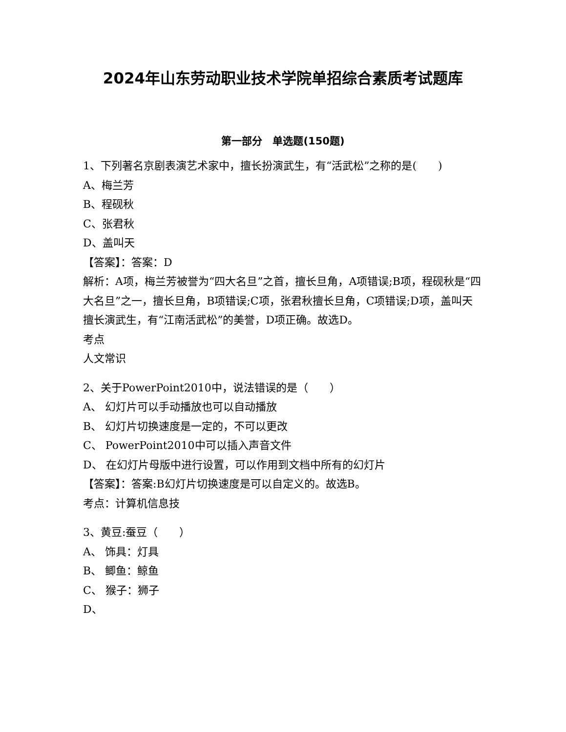2024年山东劳动职业技术学院单招综合素质考试题库
第一部分　单选题(150题)
1、下列著名京剧表演艺术家中，擅长扮演武生，有“活武松”之称的是(　　)
A、梅兰芳
B、程砚秋
C、张君秋
D、盖叫天
【答案】：答案：D
解析：A项，梅兰芳被誉为“四大名旦”之首，擅长旦角，A项错误;B项，程砚秋是“四大名旦”之一，擅长旦角，B项错误;C项，张君秋擅长旦角，C项错误;D项，盖叫天擅长演武生，有“江南活武松”的美誉，D项正确。故选D。
考点
人文常识
2、关于PowerPoint2010中，说法错误的是（　　）
A、 幻灯片可以手动播放也可以自动播放
B、 幻灯片切换速度是一定的，不可以更改
C、 PowerPoint2010中可以插入声音文件
D、 在幻灯片母版中进行设置，可以作用到文档中所有的幻灯片
【答案】：答案:B幻灯片切换速度是可以自定义的。故选B。
考点：计算机信息技
3、黄豆:蚕豆（　　）
A、 饰具：灯具
B、 鲫鱼：鲸鱼
C、 猴子：狮子
D、